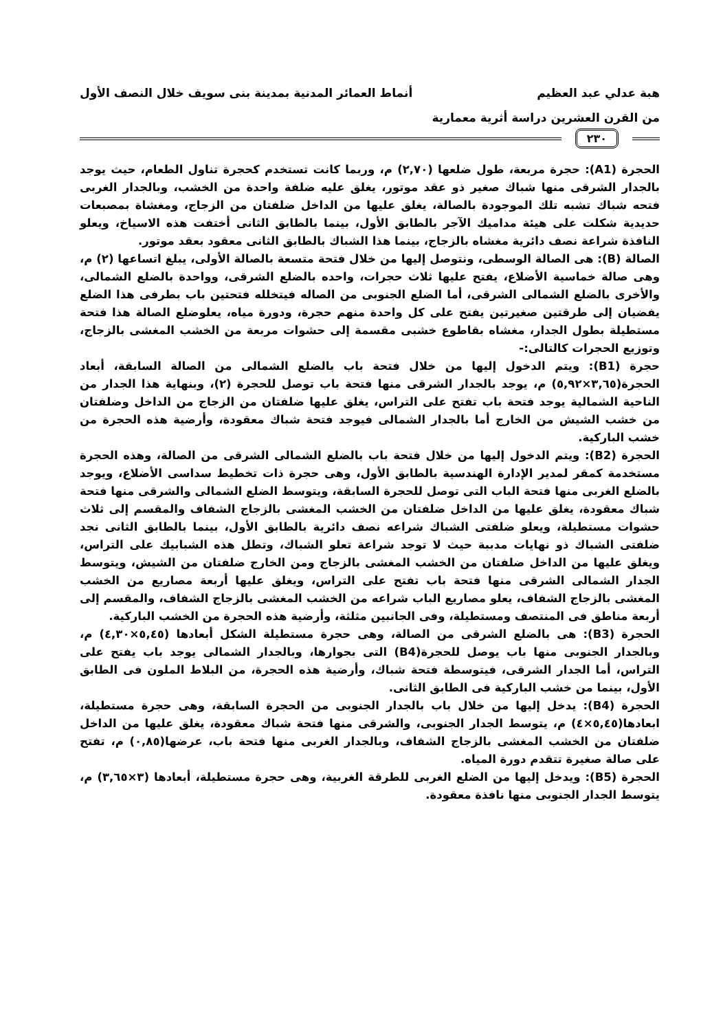هبة عدلي عبد العظيم أنماط العمائر المدنية بمدينة بنى سويف خلال النصف الأول
من القرن العشرين دراسة أثرية معمارية
٢٣٠
الحجرة (A1): حجرة مربعة، طول ضلعها (٢,٧٠) م، وربما كانت تستخدم كحجرة تناول الطعام، حيث يوجد بالجدار الشرقى منها شباك صغير ذو عقد موتور، يغلق عليه ضلفة واحدة من الخشب، وبالجدار الغربى فتحه شباك تشبه تلك الموجودة بالصالة، يغلق عليها من الداخل ضلفتان من الزجاج، ومغشاة بمصبعات حديدية شكلت على هيئة مداميك الآجر بالطابق الأول، بينما بالطابق الثانى أختفت هذه الاسياخ، ويعلو النافذة شراعة نصف دائرية مغشاه بالزجاج، بينما هذا الشباك بالطابق الثانى معقود بعقد موتور.
الصالة (B): هى الصالة الوسطى، ونتوصل إليها من خلال فتحة متسعة بالصالة الأولى، يبلغ اتساعها (٢) م، وهى صالة خماسية الأضلاع، يفتح عليها ثلاث حجرات، واحده بالضلع الشرقى، وواحدة بالضلع الشمالى، والأخرى بالضلع الشمالى الشرقى، أما الضلع الجنوبى من الصاله فيتخلله فتحتين باب بطرفى هذا الضلع يفضيان إلى طرقتين صغيرتين يفتح على كل واحدة منهم حجرة، ودورة مياه، يعلوضلع الصالة هذا فتحة مستطيلة بطول الجدار، مغشاه بقاطوع خشبى مقسمة إلى حشوات مربعة من الخشب المغشى بالزجاج، وتوزيع الحجرات كالتالى:-
حجرة (B1): ويتم الدخول إليها من خلال فتحة باب بالضلع الشمالى من الصالة السابقة، أبعاد الحجرة(٣,٦٥×٥,٩٢) م، يوجد بالجدار الشرقى منها فتحة باب توصل للحجرة (٢)، وبنهاية هذا الجدار من الناحية الشمالية يوجد فتحة باب تفتح على التراس، يغلق عليها ضلفتان من الزجاج من الداخل وضلفتان من خشب الشيش من الخارج أما بالجدار الشمالى فيوجد فتحة شباك معقودة، وأرضية هذه الحجرة من خشب الباركية.
الحجرة (B2): ويتم الدخول إليها من خلال فتحة باب بالضلع الشمالى الشرقى من الصالة، وهذه الحجرة مستخدمة كمقر لمدير الإدارة الهندسية بالطابق الأول، وهى حجرة ذات تخطيط سداسى الأضلاع، ويوجد بالضلع الغربى منها فتحة الباب التى توصل للحجرة السابقة، ويتوسط الضلع الشمالى والشرقى منها فتحة شباك معقودة، يغلق عليها من الداخل ضلفتان من الخشب المغشى بالزجاج الشفاف والمقسم إلى ثلاث حشوات مستطيلة، ويعلو ضلفتى الشباك شراعه نصف دائرية بالطابق الأول، بينما بالطابق الثانى نجد ضلفتى الشباك ذو نهايات مدببة حيث لا توجد شراعة تعلو الشباك، وتطل هذه الشبابيك على التراس، ويغلق عليها من الداخل ضلفتان من الخشب المغشى بالزجاج ومن الخارج ضلفتان من الشيش، ويتوسط الجدار الشمالى الشرقى منها فتحة باب تفتح على التراس، ويغلق عليها أربعة مصاريع من الخشب المغشى بالزجاج الشفاف، يعلو مصاريع الباب شراعه من الخشب المغشى بالزجاج الشفاف، والمقسم إلى أربعة مناطق فى المنتصف ومستطيلة، وفى الجانبين مثلثة، وأرضية هذه الحجرة من الخشب الباركية.
الحجرة (B3): هى بالضلع الشرقى من الصالة، وهى حجرة مستطيلة الشكل أبعادها (٥,٤٥×٤,٣٠) م، وبالجدار الجنوبى منها باب يوصل للحجرة(B4) التى بجوارها، وبالجدار الشمالى يوجد باب يفتح على التراس، أما الجدار الشرقى، فيتوسطة فتحة شباك، وأرضية هذه الحجرة، من البلاط الملون فى الطابق الأول، بينما من خشب الباركية فى الطابق الثانى.
الحجرة (B4): يدخل إليها من خلال باب بالجدار الجنوبى من الحجرة السابقة، وهى حجرة مستطيلة، ابعادها(٥,٤٥×٤) م، يتوسط الجدار الجنوبى، والشرقى منها فتحة شباك معقودة، يغلق عليها من الداخل ضلفتان من الخشب المغشى بالزجاج الشفاف، وبالجدار الغربى منها فتحة باب، عرضها(٠,٨٥) م، تفتح على صالة صغيرة تتقدم دورة المياه.
الحجرة (B5): ويدخل إليها من الضلع الغربى للطرقة الغربية، وهى حجرة مستطيلة، أبعادها (٣×٣,٦٥) م، يتوسط الجدار الجنوبى منها نافذة معقودة.